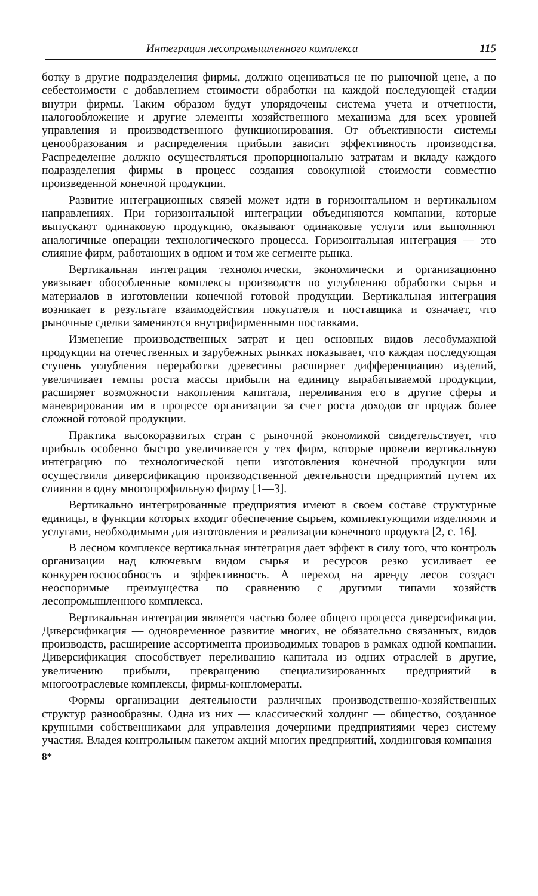Интеграция лесопромышленного комплекса 115
ботку в другие подразделения фирмы, должно оцениваться не по рыночной цене, а по себестоимости с добавлением стоимости обработки на каждой последующей стадии внутри фирмы. Таким образом будут упорядочены система учета и отчетности, налогообложение и другие элементы хозяйственного механизма для всех уровней управления и производственного функционирования. От объективности системы ценообразования и распределения прибыли зависит эффективность производства. Распределение должно осуществляться пропорционально затратам и вкладу каждого подразделения фирмы в процесс создания совокупной стоимости совместно произведенной конечной продукции.
Развитие интеграционных связей может идти в горизонтальном и вертикальном направлениях. При горизонтальной интеграции объединяются компании, которые выпускают одинаковую продукцию, оказывают одинаковые услуги или выполняют аналогичные операции технологического процесса. Горизонтальная интеграция — это слияние фирм, работающих в одном и том же сегменте рынка.
Вертикальная интеграция технологически, экономически и организационно увязывает обособленные комплексы производств по углублению обработки сырья и материалов в изготовлении конечной готовой продукции. Вертикальная интеграция возникает в результате взаимодействия покупателя и поставщика и означает, что рыночные сделки заменяются внутрифирменными поставками.
Изменение производственных затрат и цен основных видов лесобумажной продукции на отечественных и зарубежных рынках показывает, что каждая последующая ступень углубления переработки древесины расширяет дифференциацию изделий, увеличивает темпы роста массы прибыли на единицу вырабатываемой продукции, расширяет возможности накопления капитала, переливания его в другие сферы и маневрирования им в процессе организации за счет роста доходов от продаж более сложной готовой продукции.
Практика высокоразвитых стран с рыночной экономикой свидетельствует, что прибыль особенно быстро увеличивается у тех фирм, которые провели вертикальную интеграцию по технологической цепи изготовления конечной продукции или осуществили диверсификацию производственной деятельности предприятий путем их слияния в одну многопрофильную фирму [1—3].
Вертикально интегрированные предприятия имеют в своем составе структурные единицы, в функции которых входит обеспечение сырьем, комплектующими изделиями и услугами, необходимыми для изготовления и реализации конечного продукта [2, с. 16].
В лесном комплексе вертикальная интеграция дает эффект в силу того, что контроль организации над ключевым видом сырья и ресурсов резко усиливает ее конкурентоспособность и эффективность. А переход на аренду лесов создаст неоспоримые преимущества по сравнению с другими типами хозяйств лесопромышленного комплекса.
Вертикальная интеграция является частью более общего процесса диверсификации. Диверсификация — одновременное развитие многих, не обязательно связанных, видов производств, расширение ассортимента производимых товаров в рамках одной компании. Диверсификация способствует переливанию капитала из одних отраслей в другие, увеличению прибыли, превращению специализированных предприятий в многоотраслевые комплексы, фирмы-конгломераты.
Формы организации деятельности различных производственно-хозяйственных структур разнообразны. Одна из них — классический холдинг — общество, созданное крупными собственниками для управления дочерними предприятиями через систему участия. Владея контрольным пакетом акций многих предприятий, холдинговая компания
8*